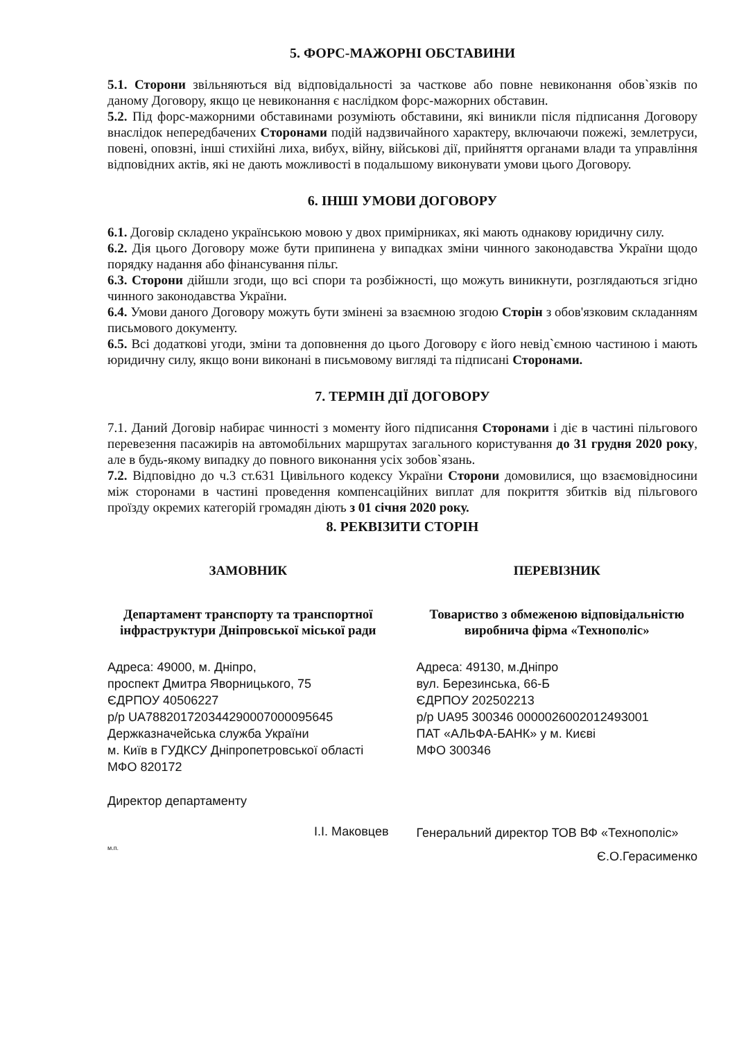5. ФОРС-МАЖОРНІ ОБСТАВИНИ
5.1. Сторони звільняються від відповідальності за часткове або повне невиконання обов`язків по даному Договору, якщо це невиконання є наслідком форс-мажорних обставин.
5.2. Під форс-мажорними обставинами розуміють обставини, які виникли після підписання Договору внаслідок непередбачених Сторонами подій надзвичайного характеру, включаючи пожежі, землетруси, повені, оповзні, інші стихійні лиха, вибух, війну, військові дії, прийняття органами влади та управління відповідних актів, які не дають можливості в подальшому виконувати умови цього Договору.
6. ІНШІ УМОВИ ДОГОВОРУ
6.1. Договір складено українською мовою у двох примірниках, які мають однакову юридичну силу.
6.2. Дія цього Договору може бути припинена у випадках зміни чинного законодавства України щодо порядку надання або фінансування пільг.
6.3. Сторони дійшли згоди, що всі спори та розбіжності, що можуть виникнути, розглядаються згідно чинного законодавства України.
6.4. Умови даного Договору можуть бути змінені за взаємною згодою Сторін з обов'язковим складанням письмового документу.
6.5. Всі додаткові угоди, зміни та доповнення до цього Договору є його невід`ємною частиною і мають юридичну силу, якщо вони виконані в письмовому вигляді та підписані Сторонами.
7. ТЕРМІН ДІЇ ДОГОВОРУ
7.1. Даний Договір набирає чинності з моменту його підписання Сторонами і діє в частині пільгового перевезення пасажирів на автомобільних маршрутах загального користування до 31 грудня 2020 року, але в будь-якому випадку до повного виконання усіх зобов`язань.
7.2. Відповідно до ч.3 ст.631 Цивільного кодексу України Сторони домовилися, що взаємовідносини між сторонами в частині проведення компенсаційних виплат для покриття збитків від пільгового проїзду окремих категорій громадян діють з 01 січня 2020 року.
8. РЕКВІЗИТИ СТОРІН
ЗАМОВНИК
Департамент транспорту та транспортної інфраструктури Дніпровської міської ради
Адреса: 49000, м. Дніпро,
проспект Дмитра Яворницького, 75
ЄДРПОУ 40506227
р/р UA788201720344290007000095645
Держказначейська служба України
м. Київ в ГУДКСУ Дніпропетровської області
МФО 820172
Директор департаменту
І.І. Маковцев
м.п.
ПЕРЕВІЗНИК
Товариство з обмеженою відповідальністю виробнича фірма «Технополіс»
Адреса: 49130, м.Дніпро
вул. Березинська, 66-Б
ЄДРПОУ 202502213
р/р UA95 300346 0000026002012493001
ПАТ «АЛЬФА-БАНК» у м. Києві
МФО 300346
Генеральний директор ТОВ ВФ «Технополіс»
Є.О.Герасименко